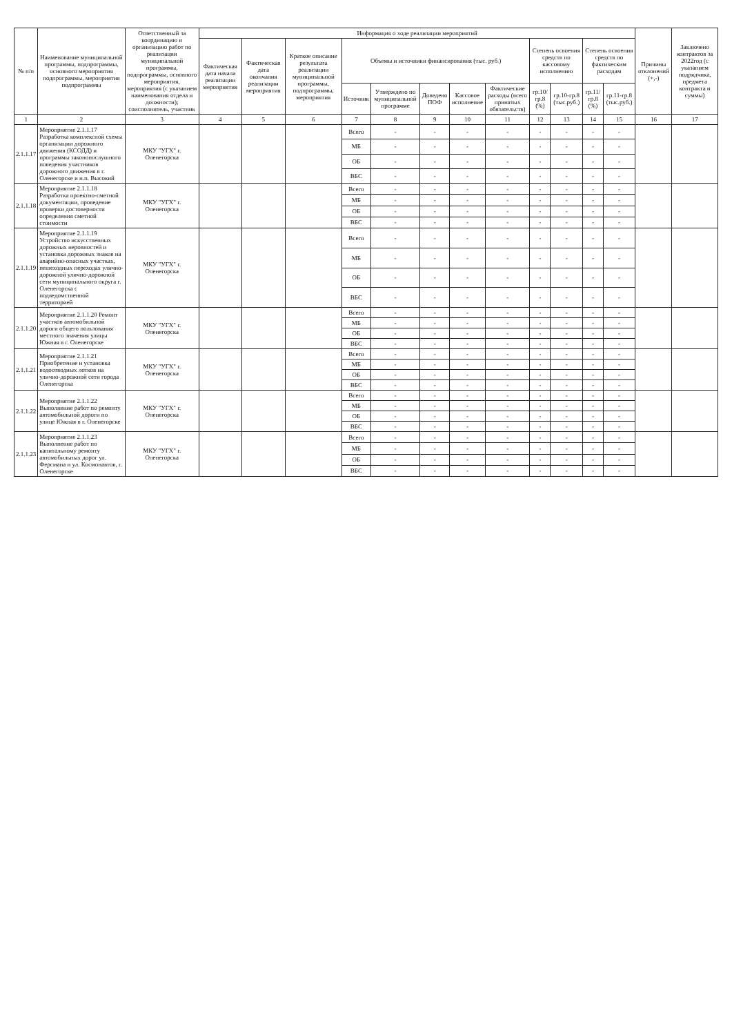| № п/п | Наименование муниципальной программы, подпрограммы, основного мероприятия подпрограммы, мероприятия подпрограммы | Ответственный за координацию и организацию работ по реализации муниципальной программы, подпрограммы, основного мероприятия, мероприятия (с указанием наименования отдела и должности); соисполнитель, участник | Информация о ходе реализации мероприятий | | | | | | | | | | | | Причины отклонений (+,-) | Заключено контрактов за 2022год (с указанием подрядчика, предмета контракта и суммы) |
| --- | --- | --- | --- | --- | --- | --- | --- | --- | --- | --- | --- | --- | --- | --- | --- | --- |
| | | | Фактическая дата начала реализации мероприятия | Фактическая дата окончания реализации мероприятия | Краткое описание результата реализации муниципальной программы, подпрограммы, мероприятия | Объемы и источники финансирования (тыс. руб.) | | | | | Степень освоения средств по кассовому исполнению | | Степень освоения средств по фактическим расходам | | | |
| | | | | | | Источник | Утверждено по муниципальной программе | Доведено ПОФ | Кассовое исполнение | Фактические расходы (всего принятых обязательств) | гр.10/гр.8 (%) | гр.10-гр.8 (тыс.руб.) | гр.11/гр.8 (%) | гр.11-гр.8 (тыс.руб.) | | |
| 1 | 2 | 3 | 4 | 5 | 6 | 7 | 8 | 9 | 10 | 11 | 12 | 13 | 14 | 15 | 16 | 17 |
| 2.1.1.17 | Мероприятие 2.1.1.17 Разработка комплексной схемы организации дорожного движения (КСОДД) и программы законопослушного поведения участников дорожного движения в г. Оленегорске и н.п. Высокий | МКУ "УГХ" г. Оленегорска | | | | Всего | - | - | - | - | - | - | - | - | | |
| | | | | | | МБ | - | - | - | - | - | - | - | - | | |
| | | | | | | ОБ | - | - | - | - | - | - | - | - | | |
| | | | | | | ВБС | - | - | - | - | - | - | - | - | | |
| 2.1.1.18 | Мероприятие 2.1.1.18 Разработка проектно-сметной документации, проведение проверки достоверности определения сметной стоимости | МКУ "УГХ" г. Оленегорска | | | | Всего | - | - | - | - | - | - | - | - | | |
| | | | | | | МБ | - | - | - | - | - | - | - | - | | |
| | | | | | | ОБ | - | - | - | - | - | - | - | - | | |
| | | | | | | ВБС | - | - | - | - | - | - | - | - | | |
| 2.1.1.19 | Мероприятие 2.1.1.19 Устройство искусственных дорожных неровностей и установка дорожных знаков на аварийно-опасных участках, пешеходных переходах улично-дорожной улично-дорожной сети муниципального округа г. Оленегорска с подведомственной территорией | МКУ "УГХ" г. Оленегорска | | | | Всего | - | - | - | - | - | - | - | - | | |
| | | | | | | МБ | - | - | - | - | - | - | - | - | | |
| | | | | | | ОБ | - | - | - | - | - | - | - | - | | |
| | | | | | | ВБС | - | - | - | - | - | - | - | - | | |
| 2.1.1.20 | Мероприятие 2.1.1.20 Ремонт участков автомобильной дороги общего пользования местного значения улицы Южная в г. Оленегорске | МКУ "УГХ" г. Оленегорска | | | | Всего | - | - | - | - | - | - | - | - | | |
| | | | | | | МБ | - | - | - | - | - | - | - | - | | |
| | | | | | | ОБ | - | - | - | - | - | - | - | - | | |
| | | | | | | ВБС | - | - | - | - | - | - | - | - | | |
| 2.1.1.21 | Мероприятие 2.1.1.21 Приобретение и установка водоотводных лотков на улично-дорожной сети города Оленегорска | МКУ "УГХ" г. Оленегорска | | | | Всего | - | - | - | - | - | - | - | - | | |
| | | | | | | МБ | - | - | - | - | - | - | - | - | | |
| | | | | | | ОБ | - | - | - | - | - | - | - | - | | |
| | | | | | | ВБС | - | - | - | - | - | - | - | - | | |
| 2.1.1.22 | Мероприятие 2.1.1.22 Выполнение работ по ремонту автомобильной дороги по улице Южная в г. Оленегорске | МКУ "УГХ" г. Оленегорска | | | | Всего | - | - | - | - | - | - | - | - | | |
| | | | | | | МБ | - | - | - | - | - | - | - | - | | |
| | | | | | | ОБ | - | - | - | - | - | - | - | - | | |
| | | | | | | ВБС | - | - | - | - | - | - | - | - | | |
| 2.1.1.23 | Мероприятие 2.1.1.23 Выполнение работ по капитальному ремонту автомобильных дорог ул. Ферсмана и ул. Космонавтов, г. Оленегорске | МКУ "УГХ" г. Оленегорска | | | | Всего | - | - | - | - | - | - | - | - | | |
| | | | | | | МБ | - | - | - | - | - | - | - | - | | |
| | | | | | | ОБ | - | - | - | - | - | - | - | - | | |
| | | | | | | ВБС | - | - | - | - | - | - | - | - | | |